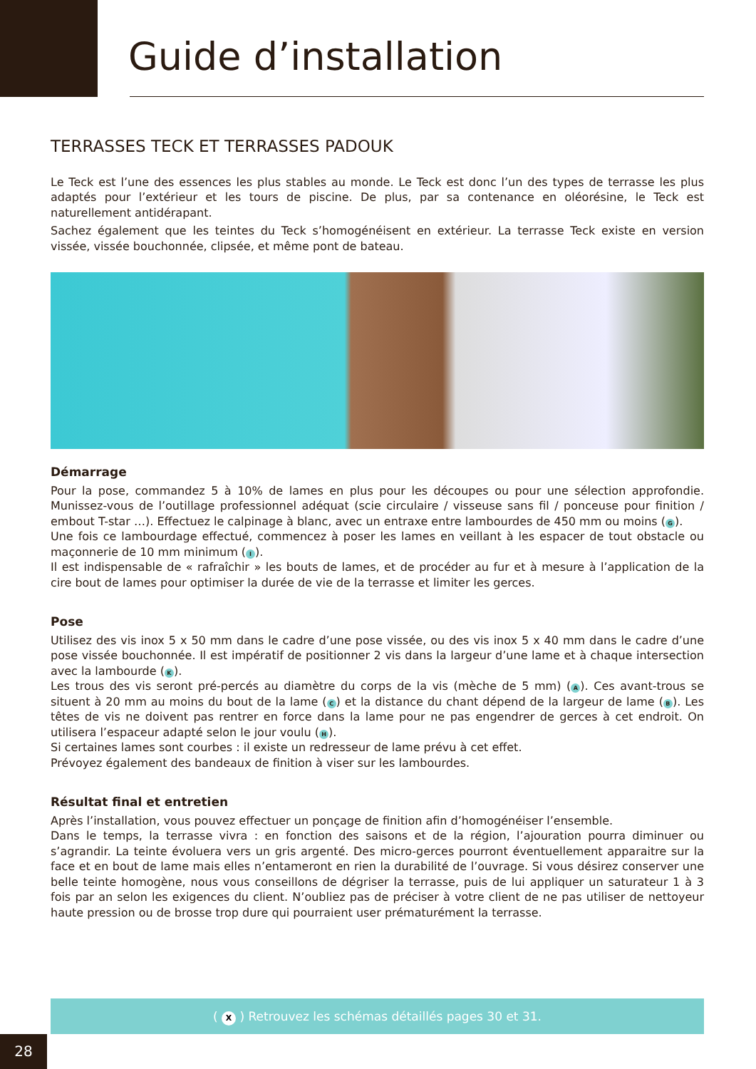Guide d’installation
TERRASSES TECK ET TERRASSES PADOUK
Le Teck est l’une des essences les plus stables au monde. Le Teck est donc l’un des types de terrasse les plus adaptés pour l’extérieur et les tours de piscine. De plus, par sa contenance en oléorésine, le Teck est naturellement antidérapant.
Sachez également que les teintes du Teck s’homogénéisent en extérieur. La terrasse Teck existe en version vissée, vissée bouchonnée, clipsée, et même pont de bateau.
Démarrage
Pour la pose, commandez 5 à 10% de lames en plus pour les découpes ou pour une sélection approfondie. Munissez-vous de l’outillage professionnel adéquat (scie circulaire / visseuse sans fil / ponceuse pour finition / embout T-star …). Effectuez le calpinage à blanc, avec un entraxe entre lambourdes de 450 mm ou moins (G).
Une fois ce lambourdage effectué, commencez à poser les lames en veillant à les espacer de tout obstacle ou maçonnerie de 10 mm minimum (I).
Il est indispensable de « rafraîchir » les bouts de lames, et de procéder au fur et à mesure à l’application de la cire bout de lames pour optimiser la durée de vie de la terrasse et limiter les gerces.
Pose
Utilisez des vis inox 5 x 50 mm dans le cadre d’une pose vissée, ou des vis inox 5 x 40 mm dans le cadre d’une pose vissée bouchonnée. Il est impératif de positionner 2 vis dans la largeur d’une lame et à chaque intersection avec la lambourde (K).
Les trous des vis seront pré-percés au diamètre du corps de la vis (mèche de 5 mm) (A). Ces avant-trous se situent à 20 mm au moins du bout de la lame (C) et la distance du chant dépend de la largeur de lame (B). Les têtes de vis ne doivent pas rentrer en force dans la lame pour ne pas engendrer de gerces à cet endroit. On utilisera l’espaceur adapté selon le jour voulu (H).
Si certaines lames sont courbes : il existe un redresseur de lame prévu à cet effet.
Prévoyez également des bandeaux de finition à viser sur les lambourdes.
Résultat final et entretien
Après l’installation, vous pouvez effectuer un ponçage de finition afin d’homogénéiser l’ensemble.
Dans le temps, la terrasse vivra : en fonction des saisons et de la région, l’ajouration pourra diminuer ou s’agrandir. La teinte évoluera vers un gris argenté. Des micro-gerces pourront éventuellement apparaitre sur la face et en bout de lame mais elles n’entameront en rien la durabilité de l’ouvrage. Si vous désirez conserver une belle teinte homogène, nous vous conseillons de dégriser la terrasse, puis de lui appliquer un saturateur 1 à 3 fois par an selon les exigences du client. N’oubliez pas de préciser à votre client de ne pas utiliser de nettoyeur haute pression ou de brosse trop dure qui pourraient user prématurément la terrasse.
( X ) Retrouvez les schémas détaillés pages 30 et 31.
28